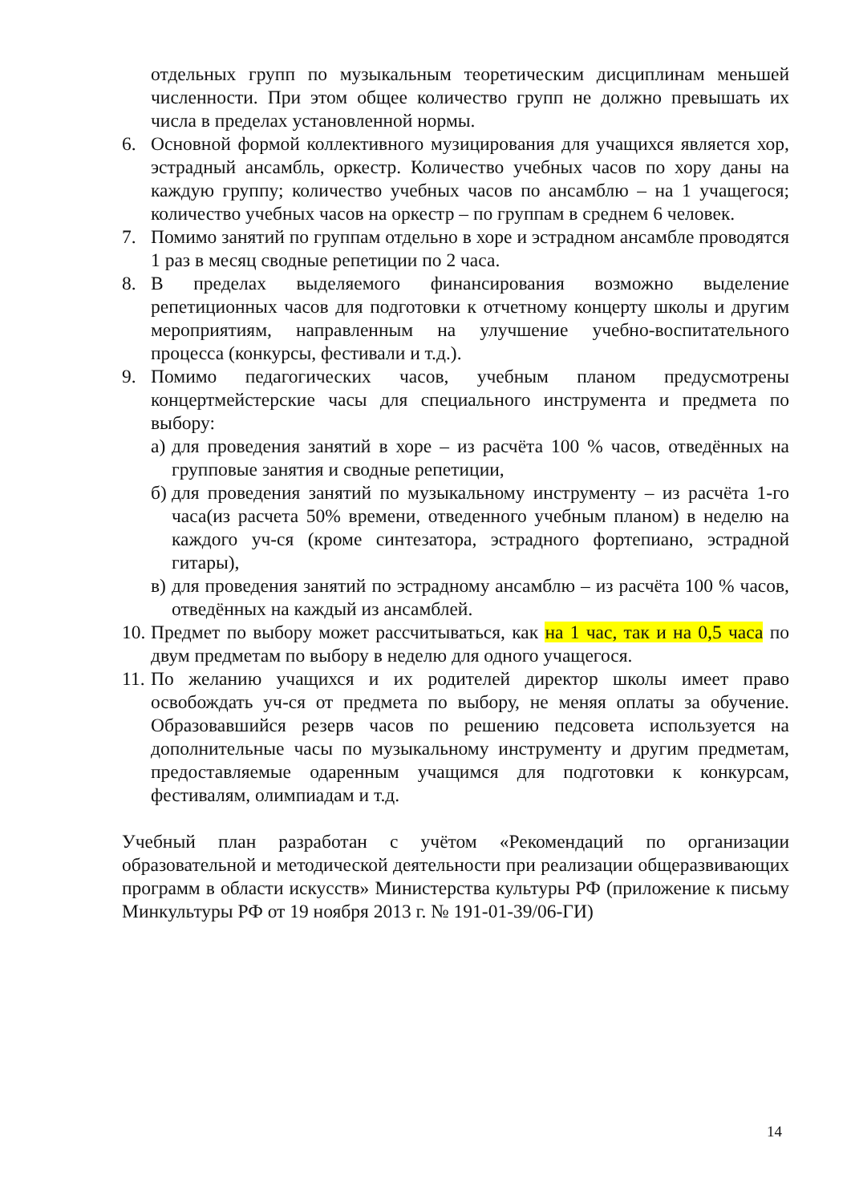отдельных групп по музыкальным теоретическим дисциплинам меньшей численности. При этом общее количество групп не должно превышать их числа в пределах установленной нормы.
6. Основной формой коллективного музицирования для учащихся является хор, эстрадный ансамбль, оркестр. Количество учебных часов по хору даны на каждую группу; количество учебных часов по ансамблю – на 1 учащегося; количество учебных часов на оркестр – по группам в среднем 6 человек.
7. Помимо занятий по группам отдельно в хоре и эстрадном ансамбле проводятся 1 раз в месяц сводные репетиции по 2 часа.
8. В пределах выделяемого финансирования возможно выделение репетиционных часов для подготовки к отчетному концерту школы и другим мероприятиям, направленным на улучшение учебно-воспитательного процесса (конкурсы, фестивали и т.д.).
9. Помимо педагогических часов, учебным планом предусмотрены концертмейстерские часы для специального инструмента и предмета по выбору:
а) для проведения занятий в хоре – из расчёта 100 % часов, отведённых на групповые занятия и сводные репетиции,
б) для проведения занятий по музыкальному инструменту – из расчёта 1-го часа(из расчета 50% времени, отведенного учебным планом) в неделю на каждого уч-ся (кроме синтезатора, эстрадного фортепиано, эстрадной гитары),
в) для проведения занятий по эстрадному ансамблю – из расчёта 100 % часов, отведённых на каждый из ансамблей.
10. Предмет по выбору может рассчитываться, как на 1 час, так и на 0,5 часа по двум предметам по выбору в неделю для одного учащегося.
11. По желанию учащихся и их родителей директор школы имеет право освобождать уч-ся от предмета по выбору, не меняя оплаты за обучение. Образовавшийся резерв часов по решению педсовета используется на дополнительные часы по музыкальному инструменту и другим предметам, предоставляемые одаренным учащимся для подготовки к конкурсам, фестивалям, олимпиадам и т.д.
Учебный план разработан с учётом «Рекомендаций по организации образовательной и методической деятельности при реализации общеразвивающих программ в области искусств» Министерства культуры РФ (приложение к письму Минкультуры РФ от 19 ноября 2013 г. № 191-01-39/06-ГИ)
14